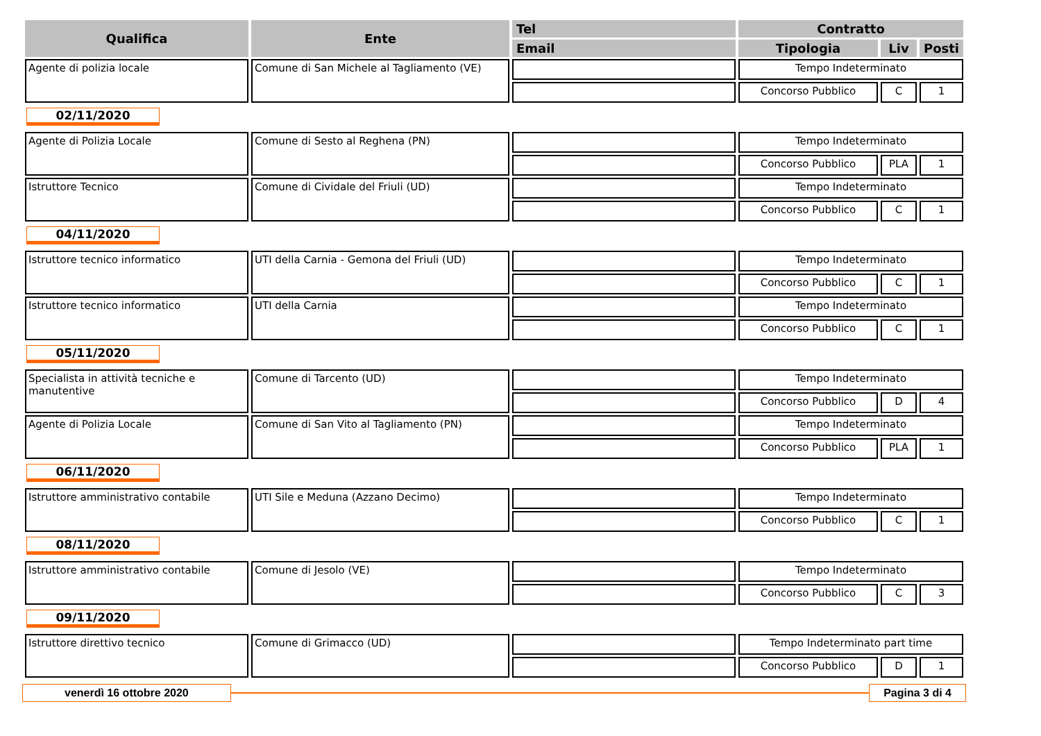| Qualifica | Ente | Tel | Contratto | | |
| --- | --- | --- | --- | --- | --- |
| | | Email | Tipologia | Liv | Posti |
| Agente di polizia locale | Comune di San Michele al Tagliamento (VE) | | Tempo Indeterminato | | |
| | | | Concorso Pubblico | C | 1 |
| 02/11/2020 | | | | | |
| Agente di Polizia Locale | Comune di Sesto al Reghena (PN) | | Tempo Indeterminato | | |
| | | | Concorso Pubblico | PLA | 1 |
| Istruttore Tecnico | Comune di Cividale del Friuli (UD) | | Tempo Indeterminato | | |
| | | | Concorso Pubblico | C | 1 |
| 04/11/2020 | | | | | |
| Istruttore tecnico informatico | UTI della Carnia - Gemona del Friuli (UD) | | Tempo Indeterminato | | |
| | | | Concorso Pubblico | C | 1 |
| Istruttore tecnico informatico | UTI della Carnia | | Tempo Indeterminato | | |
| | | | Concorso Pubblico | C | 1 |
| 05/11/2020 | | | | | |
| Specialista in attività tecniche e manutentive | Comune di Tarcento (UD) | | Tempo Indeterminato | | |
| | | | Concorso Pubblico | D | 4 |
| Agente di Polizia Locale | Comune di San Vito al Tagliamento (PN) | | Tempo Indeterminato | | |
| | | | Concorso Pubblico | PLA | 1 |
| 06/11/2020 | | | | | |
| Istruttore amministrativo contabile | UTI Sile e Meduna (Azzano Decimo) | | Tempo Indeterminato | | |
| | | | Concorso Pubblico | C | 1 |
| 08/11/2020 | | | | | |
| Istruttore amministrativo contabile | Comune di Jesolo (VE) | | Tempo Indeterminato | | |
| | | | Concorso Pubblico | C | 3 |
| 09/11/2020 | | | | | |
| Istruttore direttivo tecnico | Comune di Grimacco (UD) | | Tempo Indeterminato part time | | |
| | | | Concorso Pubblico | D | 1 |
venerdì 16 ottobre 2020 Pagina 3 di 4